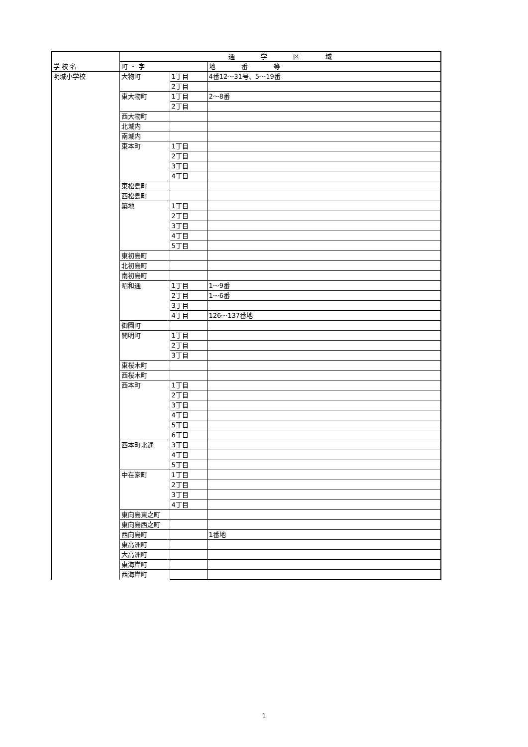| 学 校 名 | 通 学 区 域 | | |
| --- | --- | --- | --- |
| | 町 ・ 字 | | 地 番 等 |
| 明城小学校 | 大物町 | 1丁目 | 4番12～31号、5～19番 |
| | | 2丁目 | |
| | 東大物町 | 1丁目 | 2～8番 |
| | | 2丁目 | |
| | 西大物町 | | |
| | 北城内 | | |
| | 南城内 | | |
| | 東本町 | 1丁目 | |
| | | 2丁目 | |
| | | 3丁目 | |
| | | 4丁目 | |
| | 東松島町 | | |
| | 西松島町 | | |
| | 築地 | 1丁目 | |
| | | 2丁目 | |
| | | 3丁目 | |
| | | 4丁目 | |
| | | 5丁目 | |
| | 東初島町 | | |
| | 北初島町 | | |
| | 南初島町 | | |
| | 昭和通 | 1丁目 | 1～9番 |
| | | 2丁目 | 1～6番 |
| | | 3丁目 | |
| | | 4丁目 | 126～137番地 |
| | 御園町 | | |
| | 開明町 | 1丁目 | |
| | | 2丁目 | |
| | | 3丁目 | |
| | 東桜木町 | | |
| | 西桜木町 | | |
| | 西本町 | 1丁目 | |
| | | 2丁目 | |
| | | 3丁目 | |
| | | 4丁目 | |
| | | 5丁目 | |
| | | 6丁目 | |
| | 西本町北通 | 3丁目 | |
| | | 4丁目 | |
| | | 5丁目 | |
| | 中在家町 | 1丁目 | |
| | | 2丁目 | |
| | | 3丁目 | |
| | | 4丁目 | |
| | 東向島東之町 | | |
| | 東向島西之町 | | |
| | 西向島町 | | 1番地 |
| | 東高洲町 | | |
| | 大高洲町 | | |
| | 東海岸町 | | |
| | 西海岸町 | | |
1